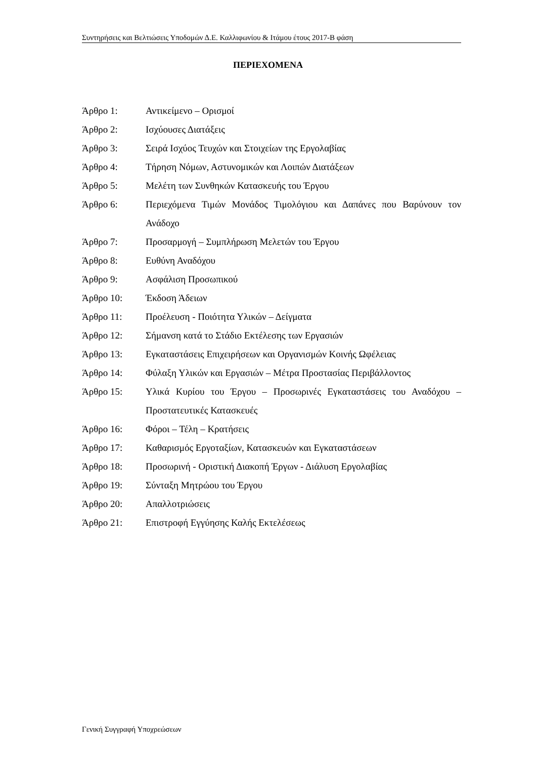Συντηρήσεις και Βελτιώσεις Υποδομών Δ.Ε. Καλλιφωνίου & Ιτάμου έτους 2017-Β φάση
ΠΕΡΙΕΧΟΜΕΝΑ
| Άρθρο 1: | Αντικείμενο – Ορισμοί |
| Άρθρο 2: | Ισχύουσες Διατάξεις |
| Άρθρο 3: | Σειρά Ισχύος Τευχών και Στοιχείων της Εργολαβίας |
| Άρθρο 4: | Τήρηση Νόμων, Αστυνομικών και Λοιπών Διατάξεων |
| Άρθρο 5: | Μελέτη των Συνθηκών Κατασκευής του Έργου |
| Άρθρο 6: | Περιεχόμενα Τιμών Μονάδος Τιμολόγιου και Δαπάνες που Βαρύνουν τον Ανάδοχο |
| Άρθρο 7: | Προσαρμογή – Συμπλήρωση Μελετών του Έργου |
| Άρθρο 8: | Ευθύνη Αναδόχου |
| Άρθρο 9: | Ασφάλιση Προσωπικού |
| Άρθρο 10: | Έκδοση Άδειων |
| Άρθρο 11: | Προέλευση - Ποιότητα Υλικών – Δείγματα |
| Άρθρο 12: | Σήμανση κατά το Στάδιο Εκτέλεσης των Εργασιών |
| Άρθρο 13: | Εγκαταστάσεις Επιχειρήσεων και Οργανισμών Κοινής Ωφέλειας |
| Άρθρο 14: | Φύλαξη Υλικών και Εργασιών – Μέτρα Προστασίας Περιβάλλοντος |
| Άρθρο 15: | Υλικά Κυρίου του Έργου – Προσωρινές Εγκαταστάσεις του Αναδόχου – Προστατευτικές Κατασκευές |
| Άρθρο 16: | Φόροι – Τέλη – Κρατήσεις |
| Άρθρο 17: | Καθαρισμός Εργοταξίων, Κατασκευών και Εγκαταστάσεων |
| Άρθρο 18: | Προσωρινή - Οριστική Διακοπή Έργων - Διάλυση Εργολαβίας |
| Άρθρο 19: | Σύνταξη Μητρώου του Έργου |
| Άρθρο 20: | Απαλλοτριώσεις |
| Άρθρο 21: | Επιστροφή Εγγύησης Καλής Εκτελέσεως |
Γενική Συγγραφή Υποχρεώσεων